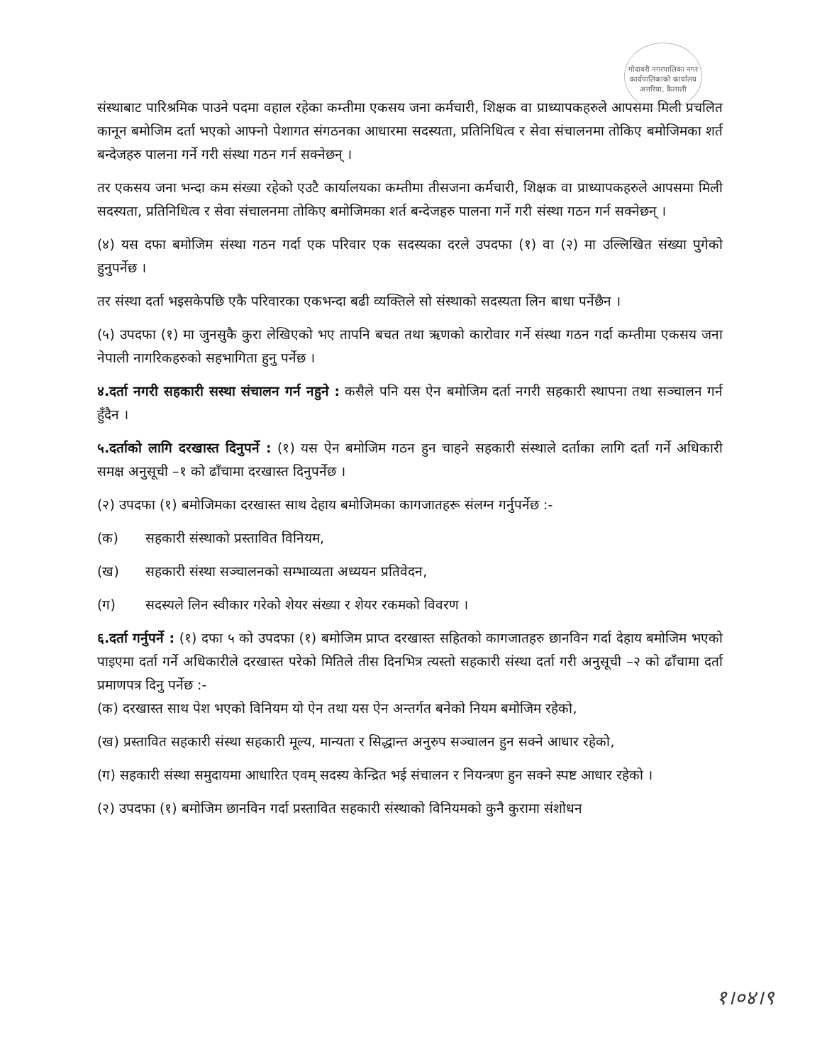गोदावरी नगरपालिका नगर कार्यपालिकाको कार्यालय अत्तरिया, कैलाली
संस्थाबाट पारिश्रमिक पाउने पदमा वहाल रहेका कम्तीमा एकसय जना कर्मचारी, शिक्षक वा प्राध्यापकहरुले आपसमा मिली प्रचलित कानून बमोजिम दर्ता भएको आफ्नो पेशागत संगठनका आधारमा सदस्यता, प्रतिनिधित्व र सेवा संचालनमा तोकिए बमोजिमका शर्त बन्देजहरु पालना गर्ने गरी संस्था गठन गर्न सक्नेछन् ।
तर एकसय जना भन्दा कम संख्या रहेको एउटै कार्यालयका कम्तीमा तीसजना कर्मचारी, शिक्षक वा प्राध्यापकहरुले आपसमा मिली सदस्यता, प्रतिनिधित्व र सेवा संचालनमा तोकिए बमोजिमका शर्त बन्देजहरु पालना गर्ने गरी संस्था गठन गर्न सक्नेछन् ।
(४) यस दफा बमोजिम संस्था गठन गर्दा एक परिवार एक सदस्यका दरले उपदफा (१) वा (२) मा उल्लिखित संख्या पुगेको हुनुपर्नेछ ।
तर संस्था दर्ता भइसकेपछि एकै परिवारका एकभन्दा बढी व्यक्तिले सो संस्थाको सदस्यता लिन बाधा पर्नेछैन ।
(५) उपदफा (१) मा जुनसुकै कुरा लेखिएको भए तापनि बचत तथा ऋणको कारोवार गर्ने संस्था गठन गर्दा कम्तीमा एकसय जना नेपाली नागरिकहरुको सहभागिता हुनु पर्नेछ ।
४.दर्ता नगरी सहकारी सस्था संचालन गर्न नहुने : कसैले पनि यस ऐन बमोजिम दर्ता नगरी सहकारी स्थापना तथा सञ्चालन गर्न हुँदैन ।
५.दर्ताको लागि दरखास्त दिनुपर्ने : (१) यस ऐन बमोजिम गठन हुन चाहने सहकारी संस्थाले दर्ताका लागि दर्ता गर्ने अधिकारी समक्ष अनुसूची –१ को ढाँचामा दरखास्त दिनुपर्नेछ ।
(२) उपदफा (१) बमोजिमका दरखास्त साथ देहाय बमोजिमका कागजातहरू संलग्न गर्नुपर्नेछ :-
(क) सहकारी संस्थाको प्रस्तावित विनियम,
(ख) सहकारी संस्था सञ्चालनको सम्भाव्यता अध्ययन प्रतिवेदन,
(ग) सदस्यले लिन स्वीकार गरेको शेयर संख्या र शेयर रकमको विवरण ।
६.दर्ता गर्नुपर्ने : (१) दफा ५ को उपदफा (१) बमोजिम प्राप्त दरखास्त सहितको कागजातहरु छानविन गर्दा देहाय बमोजिम भएको पाइएमा दर्ता गर्ने अधिकारीले दरखास्त परेको मितिले तीस दिनभित्र त्यस्तो सहकारी संस्था दर्ता गरी अनुसूची –२ को ढाँचामा दर्ता प्रमाणपत्र दिनु पर्नेछ :-
(क) दरखास्त साथ पेश भएको विनियम यो ऐन तथा यस ऐन अन्तर्गत बनेको नियम बमोजिम रहेको,
(ख) प्रस्तावित सहकारी संस्था सहकारी मूल्य, मान्यता र सिद्धान्त अनुरुप सञ्चालन हुन सक्ने आधार रहेको,
(ग) सहकारी संस्था समुदायमा आधारित एवम् सदस्य केन्द्रित भई संचालन र नियन्त्रण हुन सक्ने स्पष्ट आधार रहेको ।
(२) उपदफा (१) बमोजिम छानविन गर्दा प्रस्तावित सहकारी संस्थाको विनियमको कुनै कुरामा संशोधन
१।०४।९